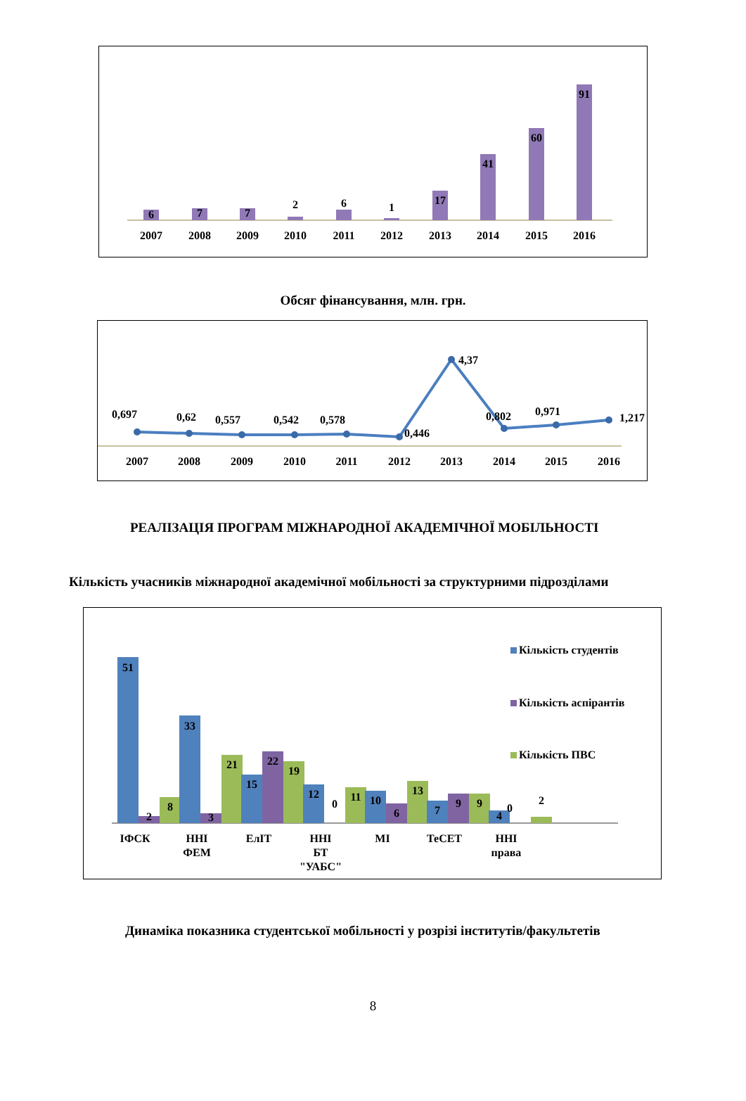6
7
7
2
6
1
17
41
60
91
2007
2008
2009
2010
2011
2012
2013
2014
2015
2016
Обсяг фінансування, млн. грн.
0,697
0,62
0,557
0,542
0,578
0,446
4,37
0,802
0,971
1,217
2007
2008
2009
2010
2011
2012
2013
2014
2015
2016
РЕАЛІЗАЦІЯ ПРОГРАМ МІЖНАРОДНОЇ АКАДЕМІЧНОЇ МОБІЛЬНОСТІ
Кількість учасників міжнародної академічної мобільності за структурними підрозділами
51
2
8
33
3
21
15
22
19
12
0
11
10
6
13
7
9
9
4
0
2
ІФСК
ННІ
ФЕМ
ЕлІТ
ННІ
БТ
"УАБС"
МІ
ТеСЕТ
ННІ
права
Кількість студентів
Кількість аспірантів
Кількість ПВС
Динаміка показника студентської мобільності у розрізі інститутів/факультетів
8